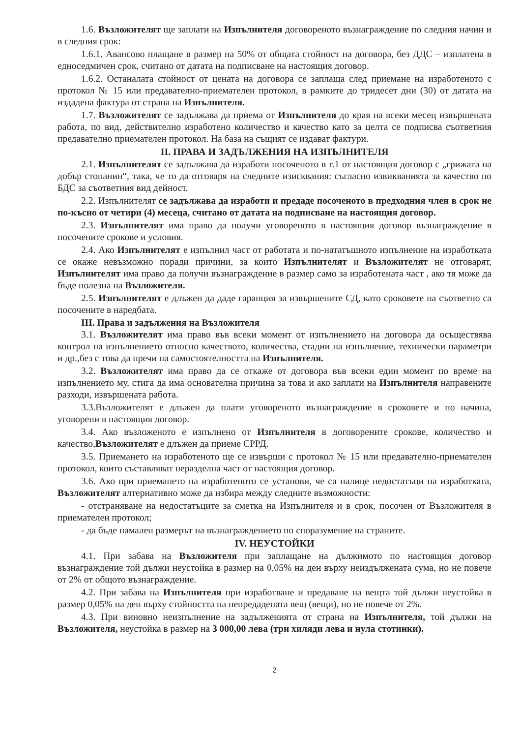1.6. Възложителят ще заплати на Изпълнителя договореното възнаграждение по следния начин и в следния срок:
1.6.1. Авансово плащане в размер на 50% от общата стойност на договора, без ДДС – изплатена в едноседмичен срок, считано от датата на подписване на настоящия договор.
1.6.2. Останалата стойност от цената на договора се заплаща след приемане на изработеното с протокол № 15 или предавателно-приемателен протокол, в рамките до тридесет дни (30) от датата на издадена фактура от страна на Изпълнителя.
1.7. Възложителят се задължава да приема от Изпълнителя до края на всеки месец извършената работа, по вид, действително изработено количество и качество като за целта се подписва съответния предавателно приемателен протокол. На база на същият се издават фактури.
II. ПРАВА И ЗАДЪЛЖЕНИЯ НА ИЗПЪЛНИТЕЛЯ
2.1. Изпълнителят се задължава да изработи посоченото в т.1 от настоящия договор с „грижата на добър стопанин“, така, че то да отговаря на следните изисквания: съгласно извикванията за качество по БДС за съответния вид дейност.
2.2. Изпълнителят се задължава да изработи и предаде посоченото в предходния член в срок не по-късно от четири (4) месеца, считано от датата на подписване на настоящия договор.
2.3. Изпълнителят има право да получи уговореното в настоящия договор възнаграждение в посочените срокове и условия.
2.4. Ако Изпълнителят е изпълнил част от работата и по-нататъшното изпълнение на изработката се окаже невъзможно поради причини, за които Изпълнителят и Възложителят не отговарят, Изпълнителят има право да получи възнаграждение в размер само за изработената част , ако тя може да бъде полезна на Възложителя.
2.5. Изпълнителят е длъжен да даде гаранция за извършените СД, като сроковете на съответно са посочените в наредбата.
III. Права и задължения на Възложителя
3.1. Възложителят има право във всеки момент от изпълнението на договора да осъществява контрол на изпълнението относно качеството, количества, стадии на изпълнение, технически параметри и др.,без с това да пречи на самостоятелността на Изпълнителя.
3.2. Възложителят има право да се откаже от договора във всеки един момент по време на изпълнението му, стига да има основателна причина за това и ако заплати на Изпълнителя направените разходи, извършената работа.
3.3.Възложителят е длъжен да плати уговореното възнаграждение в сроковете и по начина, уговорени в настоящия договор.
3.4. Ако възложеното е изпълнено от Изпълнителя в договорените срокове, количество и качество,Възложителят е длъжен да приеме СРРД.
3.5. Приемането на изработеното ще се извърши с протокол № 15 или предавателно-приемателен протокол, които съставляват неразделна част от настоящия договор.
3.6. Ако при приемането на изработеното се установи, че са налице недостатъци на изработката, Възложителят алтернативно може да избира между следните възможности:
- отстраняване на недостатъците за сметка на Изпълнителя и в срок, посочен от Възложителя в приемателен протокол;
- да бъде намален размерът на възнаграждението по споразумение на страните.
IV. НЕУСТОЙКИ
4.1. При забава на Възложителя при заплащане на дължимото по настоящия договор възнаграждение той дължи неустойка в размер на 0,05% на ден върху неиздължената сума, но не повече от 2% от общото възнаграждение.
4.2. При забава на Изпълнителя при изработване и предаване на вещта той дължи неустойка в размер 0,05% на ден върху стойността на непредадената вещ (вещи), но не повече от 2%.
4.3. При виновно неизпълнение на задълженията от страна на Изпълнителя, той дължи на Възложителя, неустойка в размер на 3 000,00 лева (три хиляди лева и нула стотинки).
2